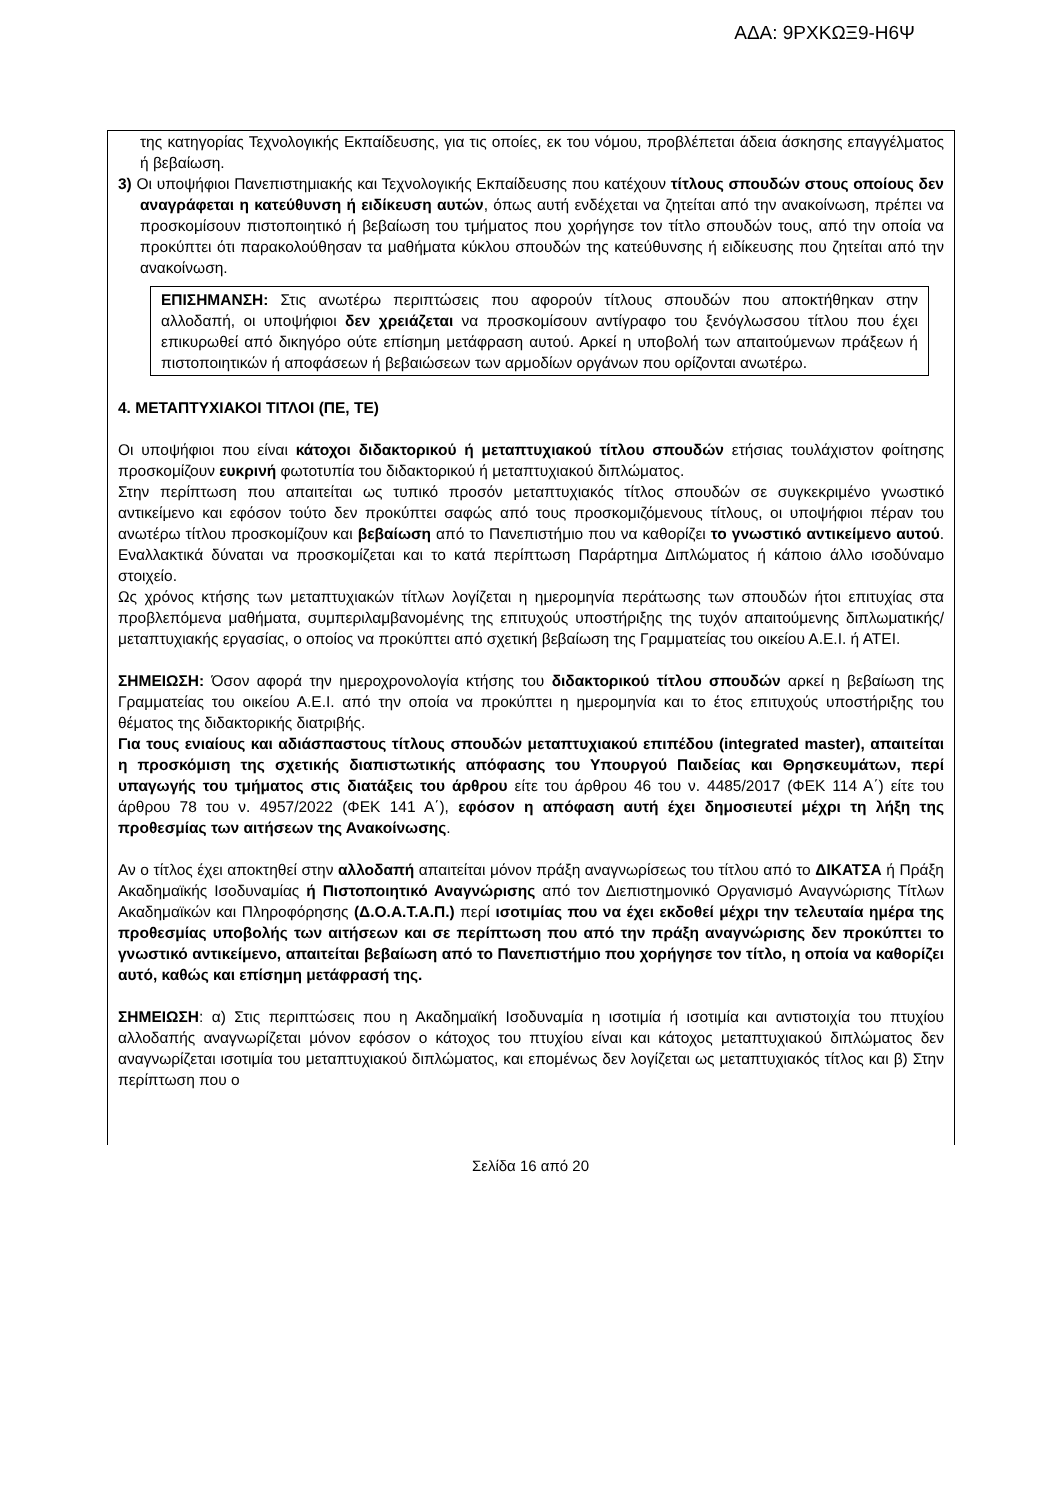ΑΔΑ: 9ΡΧΚΩΞ9-Η6Ψ
της κατηγορίας Τεχνολογικής Εκπαίδευσης, για τις οποίες, εκ του νόμου, προβλέπεται άδεια άσκησης επαγγέλματος ή βεβαίωση.
3) Οι υποψήφιοι Πανεπιστημιακής και Τεχνολογικής Εκπαίδευσης που κατέχουν τίτλους σπουδών στους οποίους δεν αναγράφεται η κατεύθυνση ή ειδίκευση αυτών, όπως αυτή ενδέχεται να ζητείται από την ανακοίνωση, πρέπει να προσκομίσουν πιστοποιητικό ή βεβαίωση του τμήματος που χορήγησε τον τίτλο σπουδών τους, από την οποία να προκύπτει ότι παρακολούθησαν τα μαθήματα κύκλου σπουδών της κατεύθυνσης ή ειδίκευσης που ζητείται από την ανακοίνωση.
ΕΠΙΣΗΜΑΝΣΗ: Στις ανωτέρω περιπτώσεις που αφορούν τίτλους σπουδών που αποκτήθηκαν στην αλλοδαπή, οι υποψήφιοι δεν χρειάζεται να προσκομίσουν αντίγραφο του ξενόγλωσσου τίτλου που έχει επικυρωθεί από δικηγόρο ούτε επίσημη μετάφραση αυτού. Αρκεί η υποβολή των απαιτούμενων πράξεων ή πιστοποιητικών ή αποφάσεων ή βεβαιώσεων των αρμοδίων οργάνων που ορίζονται ανωτέρω.
4. ΜΕΤΑΠΤΥΧΙΑΚΟΙ ΤΙΤΛΟΙ (ΠΕ, ΤΕ)
Οι υποψήφιοι που είναι κάτοχοι διδακτορικού ή μεταπτυχιακού τίτλου σπουδών ετήσιας τουλάχιστον φοίτησης προσκομίζουν ευκρινή φωτοτυπία του διδακτορικού ή μεταπτυχιακού διπλώματος.
Στην περίπτωση που απαιτείται ως τυπικό προσόν μεταπτυχιακός τίτλος σπουδών σε συγκεκριμένο γνωστικό αντικείμενο και εφόσον τούτο δεν προκύπτει σαφώς από τους προσκομιζόμενους τίτλους, οι υποψήφιοι πέραν του ανωτέρω τίτλου προσκομίζουν και βεβαίωση από το Πανεπιστήμιο που να καθορίζει το γνωστικό αντικείμενο αυτού. Εναλλακτικά δύναται να προσκομίζεται και το κατά περίπτωση Παράρτημα Διπλώματος ή κάποιο άλλο ισοδύναμο στοιχείο.
Ως χρόνος κτήσης των μεταπτυχιακών τίτλων λογίζεται η ημερομηνία περάτωσης των σπουδών ήτοι επιτυχίας στα προβλεπόμενα μαθήματα, συμπεριλαμβανομένης της επιτυχούς υποστήριξης της τυχόν απαιτούμενης διπλωματικής/μεταπτυχιακής εργασίας, ο οποίος να προκύπτει από σχετική βεβαίωση της Γραμματείας του οικείου Α.Ε.Ι. ή ΑΤΕΙ.
ΣΗΜΕΙΩΣΗ: Όσον αφορά την ημεροχρονολογία κτήσης του διδακτορικού τίτλου σπουδών αρκεί η βεβαίωση της Γραμματείας του οικείου Α.Ε.Ι. από την οποία να προκύπτει η ημερομηνία και το έτος επιτυχούς υποστήριξης του θέματος της διδακτορικής διατριβής.
Για τους ενιαίους και αδιάσπαστους τίτλους σπουδών μεταπτυχιακού επιπέδου (integrated master), απαιτείται η προσκόμιση της σχετικής διαπιστωτικής απόφασης του Υπουργού Παιδείας και Θρησκευμάτων, περί υπαγωγής του τμήματος στις διατάξεις του άρθρου είτε του άρθρου 46 του ν. 4485/2017 (ΦΕΚ 114 Α΄) είτε του άρθρου 78 του ν. 4957/2022 (ΦΕΚ 141 Α΄), εφόσον η απόφαση αυτή έχει δημοσιευτεί μέχρι τη λήξη της προθεσμίας των αιτήσεων της Ανακοίνωσης.
Αν ο τίτλος έχει αποκτηθεί στην αλλοδαπή απαιτείται μόνον πράξη αναγνωρίσεως του τίτλου από το ΔΙΚΑΤΣΑ ή Πράξη Ακαδημαϊκής Ισοδυναμίας ή Πιστοποιητικό Αναγνώρισης από τον Διεπιστημονικό Οργανισμό Αναγνώρισης Τίτλων Ακαδημαϊκών και Πληροφόρησης (Δ.Ο.Α.Τ.Α.Π.) περί ισοτιμίας που να έχει εκδοθεί μέχρι την τελευταία ημέρα της προθεσμίας υποβολής των αιτήσεων και σε περίπτωση που από την πράξη αναγνώρισης δεν προκύπτει το γνωστικό αντικείμενο, απαιτείται βεβαίωση από το Πανεπιστήμιο που χορήγησε τον τίτλο, η οποία να καθορίζει αυτό, καθώς και επίσημη μετάφρασή της.
ΣΗΜΕΙΩΣΗ: α) Στις περιπτώσεις που η Ακαδημαϊκή Ισοδυναμία η ισοτιμία ή ισοτιμία και αντιστοιχία του πτυχίου αλλοδαπής αναγνωρίζεται μόνον εφόσον ο κάτοχος του πτυχίου είναι και κάτοχος μεταπτυχιακού διπλώματος δεν αναγνωρίζεται ισοτιμία του μεταπτυχιακού διπλώματος, και επομένως δεν λογίζεται ως μεταπτυχιακός τίτλος και β) Στην περίπτωση που ο
Σελίδα 16 από 20